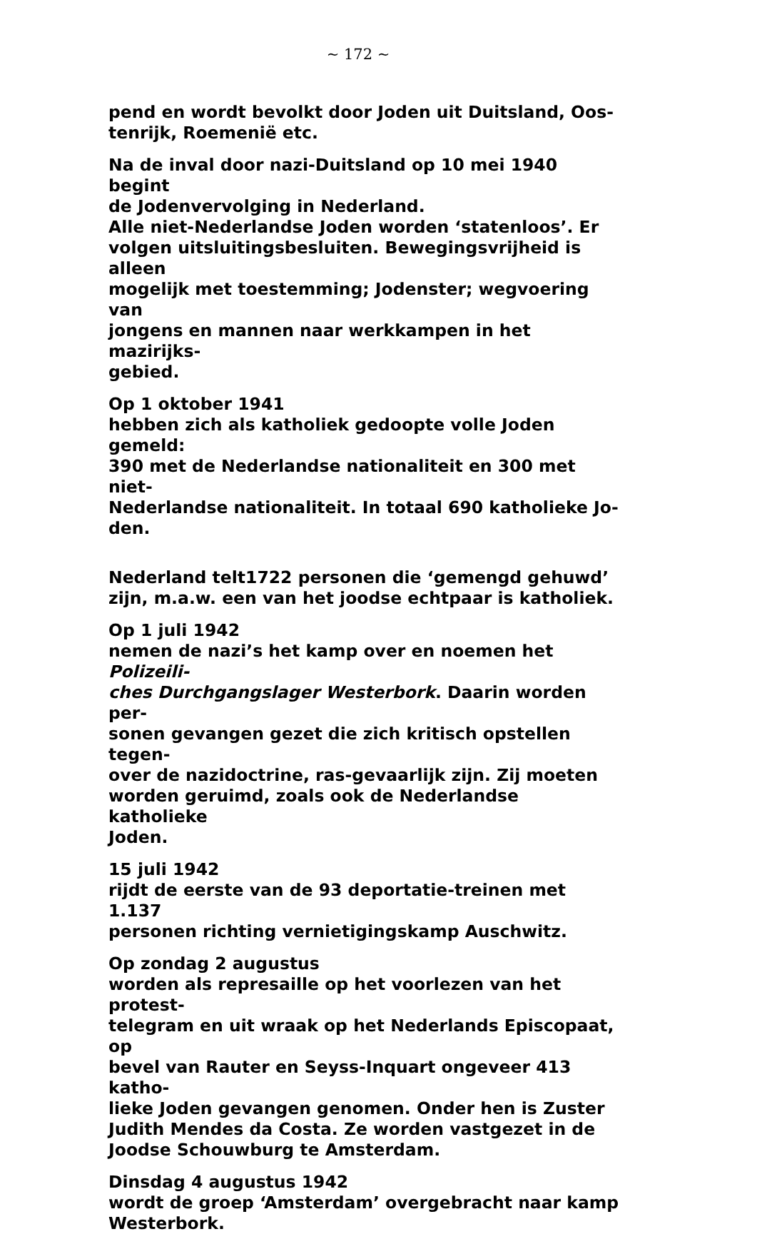~ 172 ~
pend en wordt bevolkt door Joden uit Duitsland, Oos-
tenrijk, Roemenië etc.
Na de inval door nazi-Duitsland op 10 mei 1940 begint
de Jodenvervolging in Nederland.
Alle niet-Nederlandse Joden worden ‘statenloos’. Er
volgen uitsluitingsbesluiten. Bewegingsvrijheid is alleen
mogelijk met toestemming; Jodenster; wegvoering van
jongens en mannen naar werkkampen in het mazirijks-
gebied.
Op 1 oktober 1941
hebben zich als katholiek gedoopte volle Joden gemeld:
390 met de Nederlandse nationaliteit en 300 met niet-
Nederlandse nationaliteit. In totaal 690 katholieke Jo-
den.
Nederland telt1722 personen die ‘gemengd gehuwd’
zijn, m.a.w. een van het joodse echtpaar is katholiek.
Op 1 juli 1942
nemen de nazi’s het kamp over en noemen het Polizeili-
ches Durchgangslager Westerbork. Daarin worden per-
sonen gevangen gezet die zich kritisch opstellen tegen-
over de nazidoctrine, ras-gevaarlijk zijn. Zij moeten
worden geruimd, zoals ook de Nederlandse katholieke
Joden.
15 juli 1942
rijdt de eerste van de 93 deportatie-treinen met 1.137
personen richting vernietigingskamp Auschwitz.
Op zondag 2 augustus
worden als represaille op het voorlezen van het protest-
telegram en uit wraak op het Nederlands Episcopaat, op
bevel van Rauter en Seyss-Inquart ongeveer 413 katho-
lieke Joden gevangen genomen. Onder hen is Zuster
Judith Mendes da Costa. Ze worden vastgezet in de
Joodse Schouwburg te Amsterdam.
Dinsdag 4 augustus 1942
wordt de groep ‘Amsterdam’ overgebracht naar kamp
Westerbork.